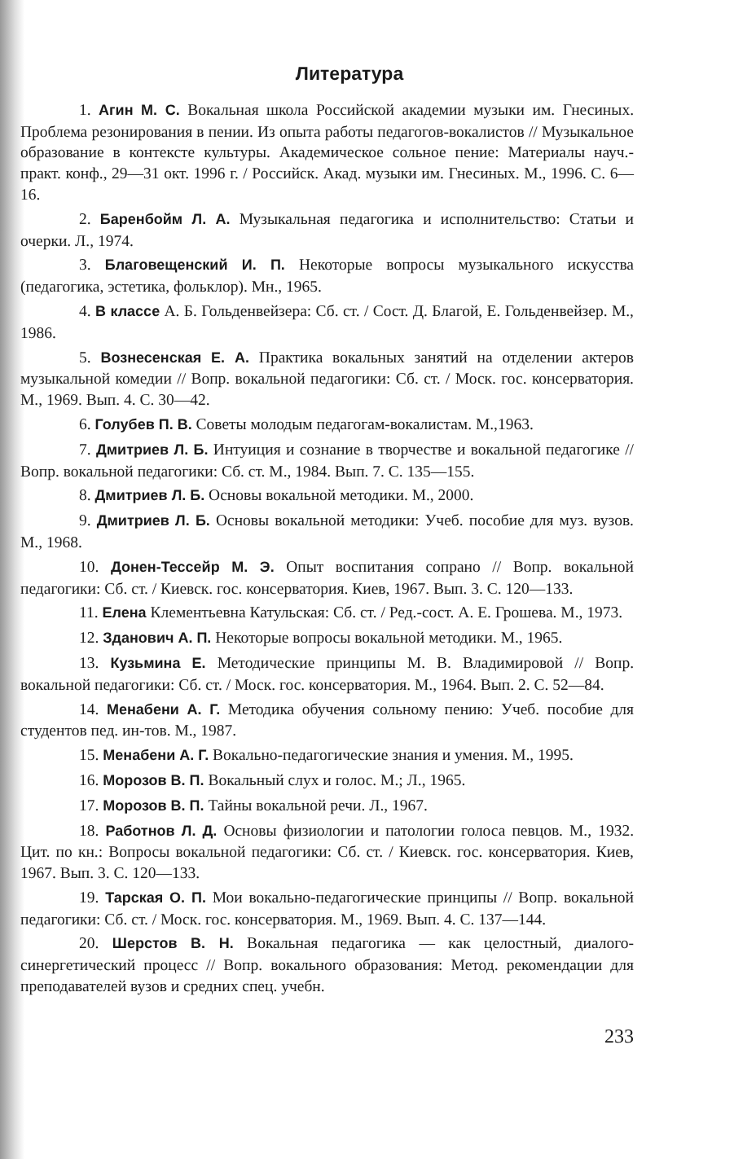Литература
1. Агин М. С. Вокальная школа Российской академии музыки им. Гнесиных. Проблема резонирования в пении. Из опыта работы педагогов-вокалистов // Музыкальное образование в контексте культуры. Академическое сольное пение: Материалы науч.-практ. конф., 29—31 окт. 1996 г. / Российск. Акад. музыки им. Гнесиных. М., 1996. С. 6—16.
2. Баренбойм Л. А. Музыкальная педагогика и исполнительство: Статьи и очерки. Л., 1974.
3. Благовещенский И. П. Некоторые вопросы музыкального искусства (педагогика, эстетика, фольклор). Мн., 1965.
4. В классе А. Б. Гольденвейзера: Сб. ст. / Сост. Д. Благой, Е. Гольденвейзер. М., 1986.
5. Вознесенская Е. А. Практика вокальных занятий на отделении актеров музыкальной комедии // Вопр. вокальной педагогики: Сб. ст. / Моск. гос. консерватория. М., 1969. Вып. 4. С. 30—42.
6. Голубев П. В. Советы молодым педагогам-вокалистам. М.,1963.
7. Дмитриев Л. Б. Интуиция и сознание в творчестве и вокальной педагогике // Вопр. вокальной педагогики: Сб. ст. М., 1984. Вып. 7. С. 135—155.
8. Дмитриев Л. Б. Основы вокальной методики. М., 2000.
9. Дмитриев Л. Б. Основы вокальной методики: Учеб. пособие для муз. вузов. М., 1968.
10. Донен-Тессейр М. Э. Опыт воспитания сопрано // Вопр. вокальной педагогики: Сб. ст. / Киевск. гос. консерватория. Киев, 1967. Вып. 3. С. 120—133.
11. Елена Клементьевна Катульская: Сб. ст. / Ред.-сост. А. Е. Грошева. М., 1973.
12. Зданович А. П. Некоторые вопросы вокальной методики. М., 1965.
13. Кузьмина Е. Методические принципы М. В. Владимировой // Вопр. вокальной педагогики: Сб. ст. / Моск. гос. консерватория. М., 1964. Вып. 2. С. 52—84.
14. Менабени А. Г. Методика обучения сольному пению: Учеб. пособие для студентов пед. ин-тов. М., 1987.
15. Менабени А. Г. Вокально-педагогические знания и умения. М., 1995.
16. Морозов В. П. Вокальный слух и голос. М.; Л., 1965.
17. Морозов В. П. Тайны вокальной речи. Л., 1967.
18. Работнов Л. Д. Основы физиологии и патологии голоса певцов. М., 1932. Цит. по кн.: Вопросы вокальной педагогики: Сб. ст. / Киевск. гос. консерватория. Киев, 1967. Вып. 3. С. 120—133.
19. Тарская О. П. Мои вокально-педагогические принципы // Вопр. вокальной педагогики: Сб. ст. / Моск. гос. консерватория. М., 1969. Вып. 4. С. 137—144.
20. Шерстов В. Н. Вокальная педагогика — как целостный, диалого-синергетический процесс // Вопр. вокального образования: Метод. рекомендации для преподавателей вузов и средних спец. учебн.
233